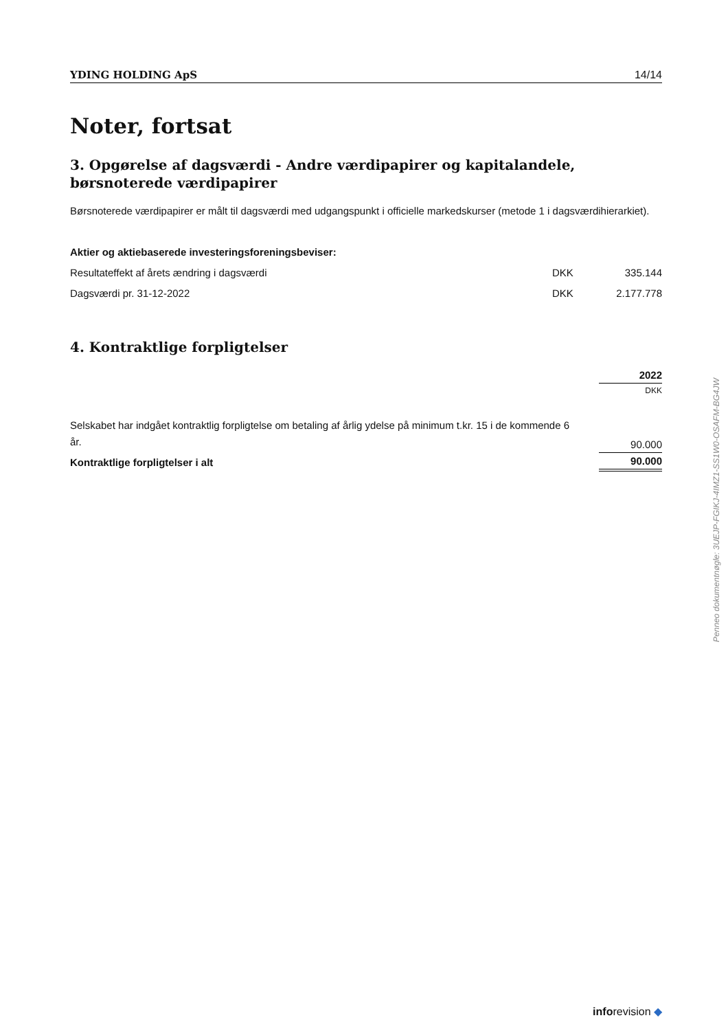YDING HOLDING ApS 14/14
Noter, fortsat
3. Opgørelse af dagsværdi - Andre værdipapirer og kapitalandele, børsnoterede værdipapirer
Børsnoterede værdipapirer er målt til dagsværdi med udgangspunkt i officielle markedskurser (metode 1 i dagsværdihierarkiet).
| Aktier og aktiebaserede investeringsforeningsbeviser: | | |
| Resultateffekt af årets ændring i dagsværdi | DKK | 335.144 |
| Dagsværdi pr. 31-12-2022 | DKK | 2.177.778 |
4. Kontraktlige forpligtelser
| | 2022 |
| | DKK |
| Selskabet har indgået kontraktlig forpligtelse om betaling af årlig ydelse på minimum t.kr. 15 i de kommende 6 år. | 90.000 |
| Kontraktlige forpligtelser i alt | 90.000 |
Penneo dokumentnøgle: 3UEJP-FGIKJ-4IMZ1-SS1W0-OSAFM-BG4JW
inforevision ◆